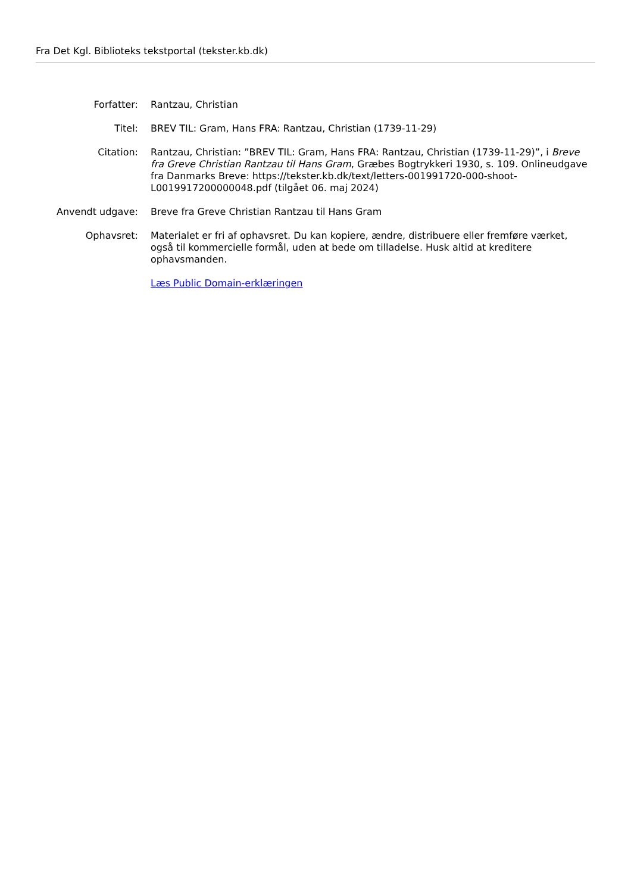Fra Det Kgl. Biblioteks tekstportal (tekster.kb.dk)
Forfatter: Rantzau, Christian
Titel: BREV TIL: Gram, Hans FRA: Rantzau, Christian (1739-11-29)
Citation: Rantzau, Christian: ”BREV TIL: Gram, Hans FRA: Rantzau, Christian (1739-11-29)”, i Breve fra Greve Christian Rantzau til Hans Gram, Græbes Bogtrykkeri 1930, s. 109. Onlineudgave fra Danmarks Breve: https://tekster.kb.dk/text/letters-001991720-000-shoot-L0019917200000048.pdf (tilgået 06. maj 2024)
Anvendt udgave: Breve fra Greve Christian Rantzau til Hans Gram
Ophavsret: Materialet er fri af ophavsret. Du kan kopiere, ændre, distribuere eller fremføre værket, også til kommercielle formål, uden at bede om tilladelse. Husk altid at kreditere ophavsmanden.
Læs Public Domain-erklæringen